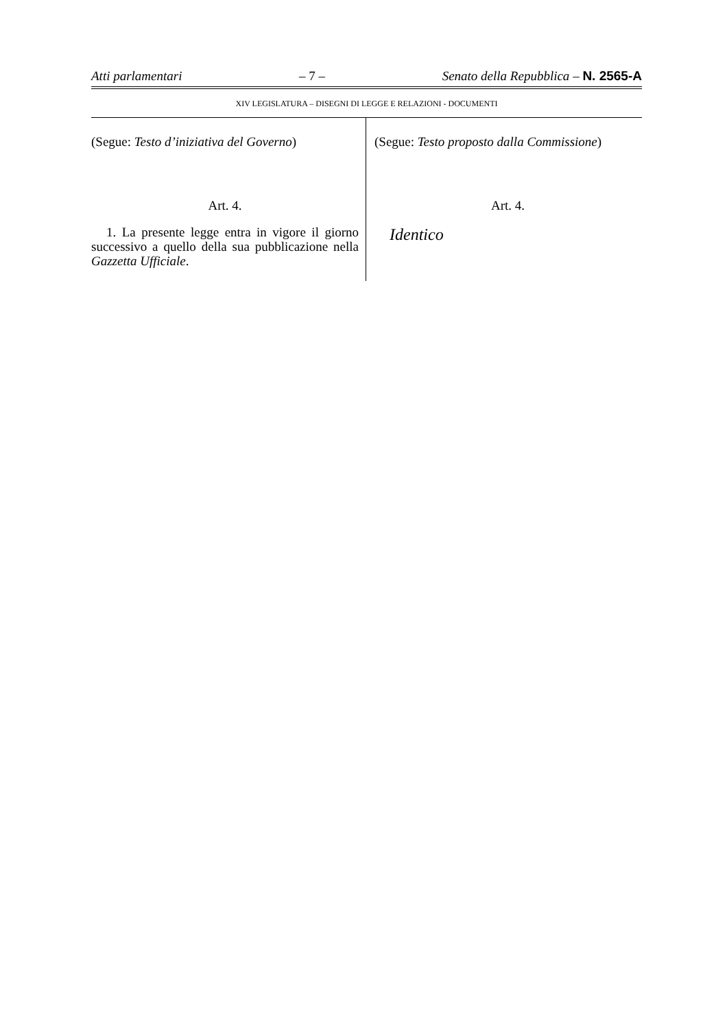Atti parlamentari – 7 – Senato della Repubblica – N. 2565-A
XIV LEGISLATURA – DISEGNI DI LEGGE E RELAZIONI - DOCUMENTI
(Segue: Testo d’iniziativa del Governo)
Art. 4.
1. La presente legge entra in vigore il giorno successivo a quello della sua pubblicazione nella Gazzetta Ufficiale.
(Segue: Testo proposto dalla Commissione)
Art. 4.
Identico